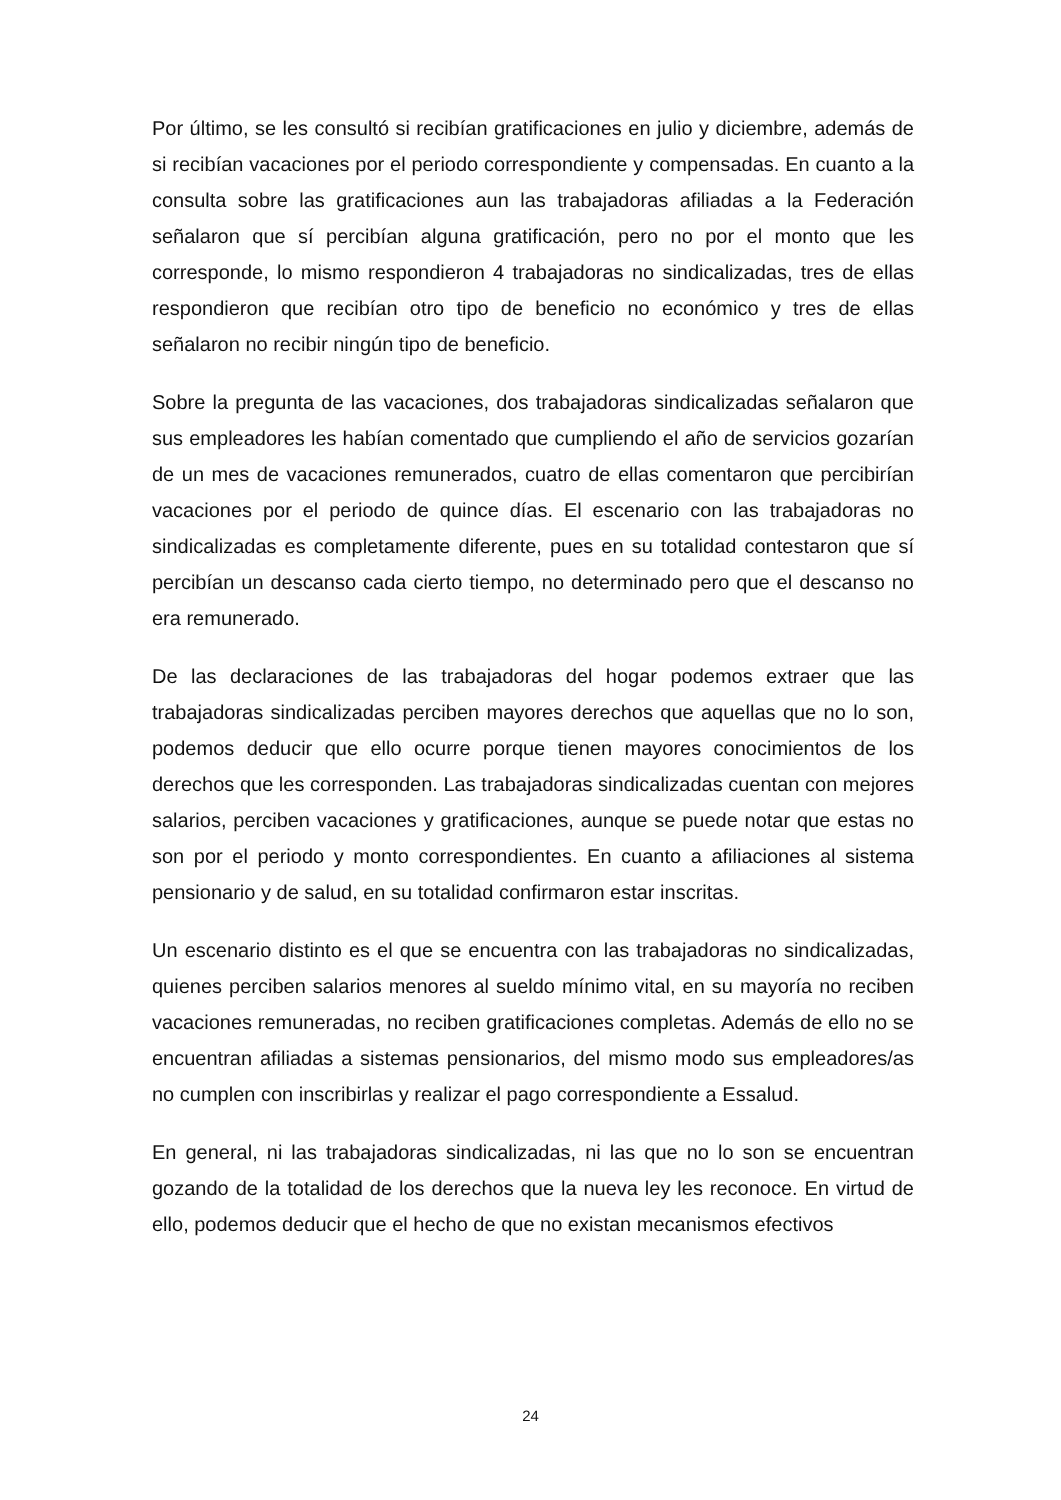Por último, se les consultó si recibían gratificaciones en julio y diciembre, además de si recibían vacaciones por el periodo correspondiente y compensadas. En cuanto a la consulta sobre las gratificaciones aun las trabajadoras afiliadas a la Federación señalaron que sí percibían alguna gratificación, pero no por el monto que les corresponde, lo mismo respondieron 4 trabajadoras no sindicalizadas, tres de ellas respondieron que recibían otro tipo de beneficio no económico y tres de ellas señalaron no recibir ningún tipo de beneficio.
Sobre la pregunta de las vacaciones, dos trabajadoras sindicalizadas señalaron que sus empleadores les habían comentado que cumpliendo el año de servicios gozarían de un mes de vacaciones remunerados, cuatro de ellas comentaron que percibirían vacaciones por el periodo de quince días. El escenario con las trabajadoras no sindicalizadas es completamente diferente, pues en su totalidad contestaron que sí percibían un descanso cada cierto tiempo, no determinado pero que el descanso no era remunerado.
De las declaraciones de las trabajadoras del hogar podemos extraer que las trabajadoras sindicalizadas perciben mayores derechos que aquellas que no lo son, podemos deducir que ello ocurre porque tienen mayores conocimientos de los derechos que les corresponden. Las trabajadoras sindicalizadas cuentan con mejores salarios, perciben vacaciones y gratificaciones, aunque se puede notar que estas no son por el periodo y monto correspondientes. En cuanto a afiliaciones al sistema pensionario y de salud, en su totalidad confirmaron estar inscritas.
Un escenario distinto es el que se encuentra con las trabajadoras no sindicalizadas, quienes perciben salarios menores al sueldo mínimo vital, en su mayoría no reciben vacaciones remuneradas, no reciben gratificaciones completas. Además de ello no se encuentran afiliadas a sistemas pensionarios, del mismo modo sus empleadores/as no cumplen con inscribirlas y realizar el pago correspondiente a Essalud.
En general, ni las trabajadoras sindicalizadas, ni las que no lo son se encuentran gozando de la totalidad de los derechos que la nueva ley les reconoce. En virtud de ello, podemos deducir que el hecho de que no existan mecanismos efectivos
24